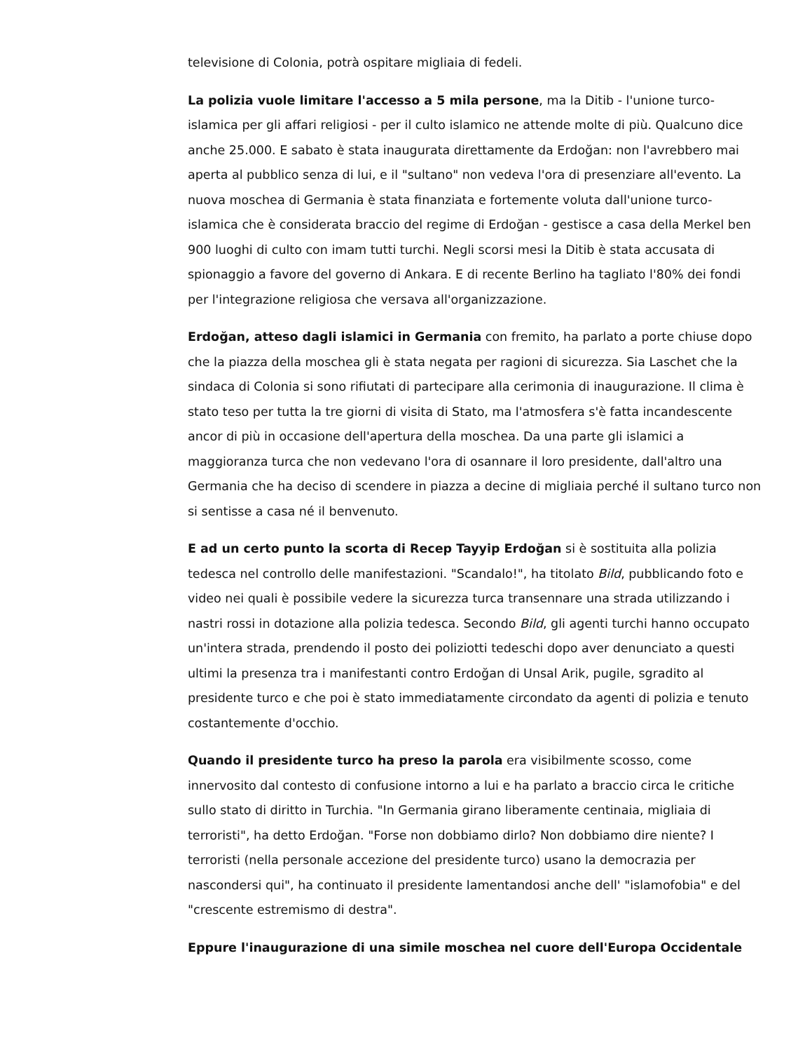televisione di Colonia, potrà ospitare migliaia di fedeli.
La polizia vuole limitare l'accesso a 5 mila persone, ma la Ditib - l'unione turco-islamica per gli affari religiosi - per il culto islamico ne attende molte di più. Qualcuno dice anche 25.000. E sabato è stata inaugurata direttamente da Erdoğan: non l'avrebbero mai aperta al pubblico senza di lui, e il "sultano" non vedeva l'ora di presenziare all'evento. La nuova moschea di Germania è stata finanziata e fortemente voluta dall'unione turco-islamica che è considerata braccio del regime di Erdoğan - gestisce a casa della Merkel ben 900 luoghi di culto con imam tutti turchi. Negli scorsi mesi la Ditib è stata accusata di spionaggio a favore del governo di Ankara. E di recente Berlino ha tagliato l'80% dei fondi per l'integrazione religiosa che versava all'organizzazione.
Erdoğan, atteso dagli islamici in Germania con fremito, ha parlato a porte chiuse dopo che la piazza della moschea gli è stata negata per ragioni di sicurezza. Sia Laschet che la sindaca di Colonia si sono rifiutati di partecipare alla cerimonia di inaugurazione. Il clima è stato teso per tutta la tre giorni di visita di Stato, ma l'atmosfera s'è fatta incandescente ancor di più in occasione dell'apertura della moschea. Da una parte gli islamici a maggioranza turca che non vedevano l'ora di osannare il loro presidente, dall'altro una Germania che ha deciso di scendere in piazza a decine di migliaia perché il sultano turco non si sentisse a casa né il benvenuto.
E ad un certo punto la scorta di Recep Tayyip Erdoğan si è sostituita alla polizia tedesca nel controllo delle manifestazioni. "Scandalo!", ha titolato Bild, pubblicando foto e video nei quali è possibile vedere la sicurezza turca transennare una strada utilizzando i nastri rossi in dotazione alla polizia tedesca. Secondo Bild, gli agenti turchi hanno occupato un'intera strada, prendendo il posto dei poliziotti tedeschi dopo aver denunciato a questi ultimi la presenza tra i manifestanti contro Erdoğan di Unsal Arik, pugile, sgradito al presidente turco e che poi è stato immediatamente circondato da agenti di polizia e tenuto costantemente d'occhio.
Quando il presidente turco ha preso la parola era visibilmente scosso, come innervosito dal contesto di confusione intorno a lui e ha parlato a braccio circa le critiche sullo stato di diritto in Turchia. "In Germania girano liberamente centinaia, migliaia di terroristi", ha detto Erdoğan. "Forse non dobbiamo dirlo? Non dobbiamo dire niente? I terroristi (nella personale accezione del presidente turco) usano la democrazia per nascondersi qui", ha continuato il presidente lamentandosi anche dell' "islamofobia" e del "crescente estremismo di destra".
Eppure l'inaugurazione di una simile moschea nel cuore dell'Europa Occidentale